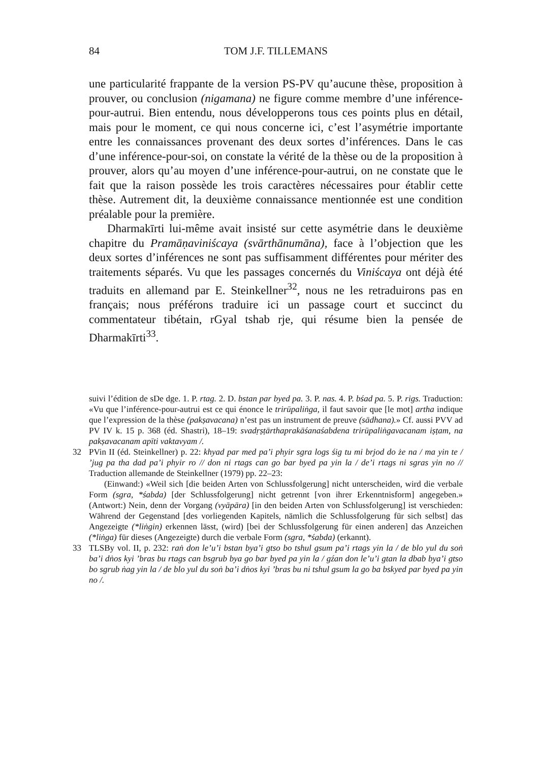84 TOM J.F. TILLEMANS
une particularité frappante de la version PS-PV qu’aucune thèse, proposition à prouver, ou conclusion (nigamana) ne figure comme membre d’une inférence-pour-autrui. Bien entendu, nous développerons tous ces points plus en détail, mais pour le moment, ce qui nous concerne ici, c’est l’asymétrie importante entre les connaissances provenant des deux sortes d’inférences. Dans le cas d’une inférence-pour-soi, on constate la vérité de la thèse ou de la proposition à prouver, alors qu’au moyen d’une inférence-pour-autrui, on ne constate que le fait que la raison possède les trois caractères nécessaires pour établir cette thèse. Autrement dit, la deuxième connaissance mentionnée est une condition préalable pour la première.
Dharmakīrti lui-même avait insisté sur cette asymétrie dans le deuxième chapitre du Pramāṇaviniścaya (svārthānumāna), face à l’objection que les deux sortes d’inférences ne sont pas suffisamment différentes pour mériter des traitements séparés. Vu que les passages concernés du Viniścaya ont déjà été traduits en allemand par E. Steinkellner<sup>32</sup>, nous ne les retraduirons pas en français; nous préférons traduire ici un passage court et succinct du commentateur tibétain, rGyal tshab rje, qui résume bien la pensée de Dharmakīrti<sup>33</sup>.
suivi l’édition de sDe dge. 1. P. rtag. 2. D. bstan par byed pa. 3. P. nas. 4. P. bśad pa. 5. P. rigs. Traduction: «Vu que l’inférence-pour-autrui est ce qui énonce le trirūpaliṅga, il faut savoir que [le mot] artha indique que l’expression de la thèse (pakṣavacana) n’est pas un instrument de preuve (sādhana).» Cf. aussi PVV ad PV IV k. 15 p. 368 (éd. Shastri), 18–19: svadṛṣṭārthaprakāśanaśabdena trirūpaliṅgavacanam iṣṭam, na pakṣavacanam apīti vaktavyam /.
32 PVin II (éd. Steinkellner) p. 22: khyad par med pa’i phyir sgra logs śig tu mi brjod do że na / ma yin te / ’jug pa tha dad pa’i phyir ro // don ni rtags can go bar byed pa yin la / de’i rtags ni sgras yin no // Traduction allemande de Steinkellner (1979) pp. 22–23:
(Einwand:) «Weil sich [die beiden Arten von Schlussfolgerung] nicht unterscheiden, wird die verbale Form (sgra, *śabda) [der Schlussfolgerung] nicht getrennt [von ihrer Erkenntnisform] angegeben.» (Antwort:) Nein, denn der Vorgang (vyāpāra) [in den beiden Arten von Schlussfolgerung] ist verschieden: Während der Gegenstand [des vorliegenden Kapitels, nämlich die Schlussfolgerung für sich selbst] das Angezeigte (*liṅgin) erkennen lässt, (wird) [bei der Schlussfolgerung für einen anderen] das Anzeichen (*liṅga) für dieses (Angezeigte) durch die verbale Form (sgra, *śabda) (erkannt).
33 TLSBy vol. II, p. 232: raṅ don le’u’i bstan bya’i gtso bo tshul gsum pa’i rtags yin la / de blo yul du soṅ ba’i dṅos kyi ’bras bu rtags can bsgrub bya go bar byed pa yin la / gźan don le’u’i gtan la dbab bya’i gtso bo sgrub ṅag yin la / de blo yul du soṅ ba’i dṅos kyi ’bras bu ni tshul gsum la go ba bskyed par byed pa yin no /.